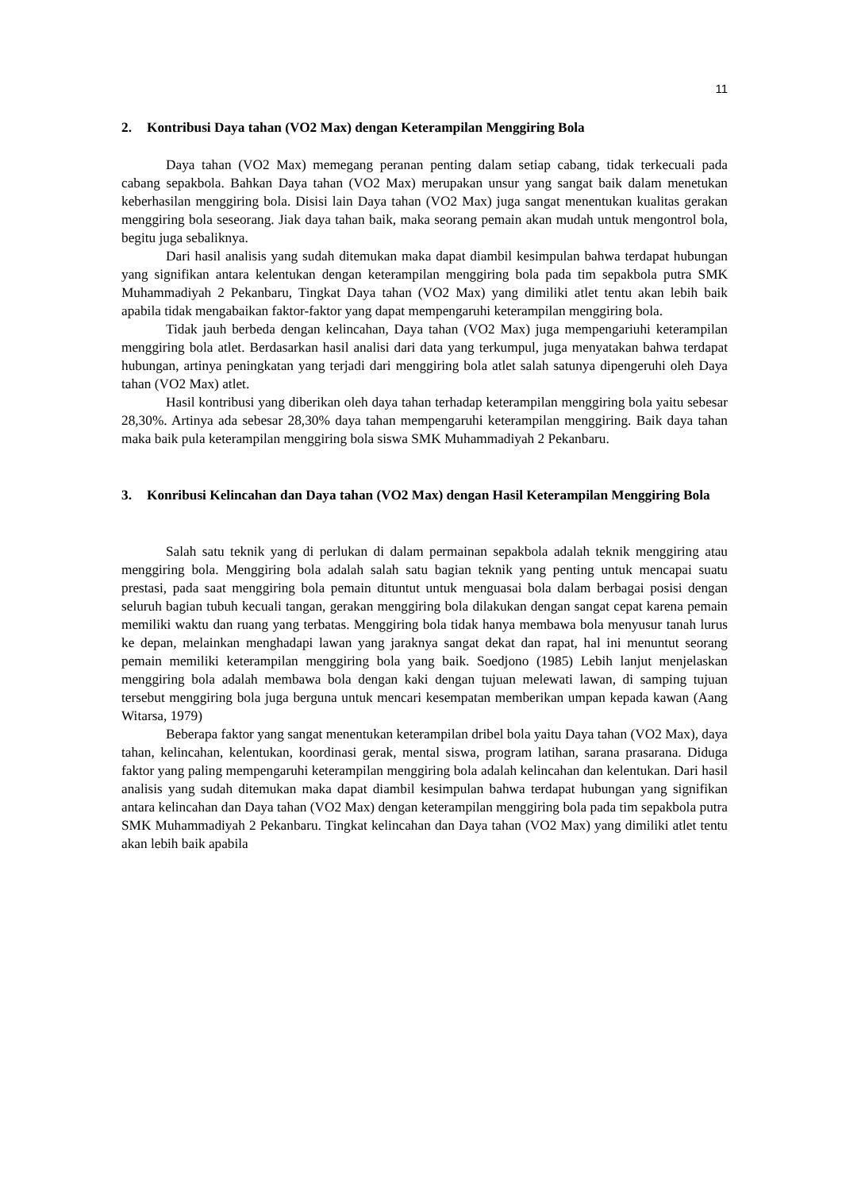11
2. Kontribusi Daya tahan (VO2 Max) dengan Keterampilan Menggiring Bola
Daya tahan (VO2 Max) memegang peranan penting dalam setiap cabang, tidak terkecuali pada cabang sepakbola. Bahkan Daya tahan (VO2 Max) merupakan unsur yang sangat baik dalam menetukan keberhasilan menggiring bola. Disisi lain Daya tahan (VO2 Max) juga sangat menentukan kualitas gerakan menggiring bola seseorang. Jiak daya tahan baik, maka seorang pemain akan mudah untuk mengontrol bola, begitu juga sebaliknya.
Dari hasil analisis yang sudah ditemukan maka dapat diambil kesimpulan bahwa terdapat hubungan yang signifikan antara kelentukan dengan keterampilan menggiring bola pada tim sepakbola putra SMK Muhammadiyah 2 Pekanbaru, Tingkat Daya tahan (VO2 Max) yang dimiliki atlet tentu akan lebih baik apabila tidak mengabaikan faktor-faktor yang dapat mempengaruhi keterampilan menggiring bola.
Tidak jauh berbeda dengan kelincahan, Daya tahan (VO2 Max) juga mempengariuhi keterampilan menggiring bola atlet. Berdasarkan hasil analisi dari data yang terkumpul, juga menyatakan bahwa terdapat hubungan, artinya peningkatan yang terjadi dari menggiring bola atlet salah satunya dipengeruhi oleh Daya tahan (VO2 Max) atlet.
Hasil kontribusi yang diberikan oleh daya tahan terhadap keterampilan menggiring bola yaitu sebesar 28,30%. Artinya ada sebesar 28,30% daya tahan mempengaruhi keterampilan menggiring. Baik daya tahan maka baik pula keterampilan menggiring bola siswa SMK Muhammadiyah 2 Pekanbaru.
3. Konribusi Kelincahan dan Daya tahan (VO2 Max) dengan Hasil Keterampilan Menggiring Bola
Salah satu teknik yang di perlukan di dalam permainan sepakbola adalah teknik menggiring atau menggiring bola. Menggiring bola adalah salah satu bagian teknik yang penting untuk mencapai suatu prestasi, pada saat menggiring bola pemain dituntut untuk menguasai bola dalam berbagai posisi dengan seluruh bagian tubuh kecuali tangan, gerakan menggiring bola dilakukan dengan sangat cepat karena pemain memiliki waktu dan ruang yang terbatas. Menggiring bola tidak hanya membawa bola menyusur tanah lurus ke depan, melainkan menghadapi lawan yang jaraknya sangat dekat dan rapat, hal ini menuntut seorang pemain memiliki keterampilan menggiring bola yang baik. Soedjono (1985) Lebih lanjut menjelaskan menggiring bola adalah membawa bola dengan kaki dengan tujuan melewati lawan, di samping tujuan tersebut menggiring bola juga berguna untuk mencari kesempatan memberikan umpan kepada kawan (Aang Witarsa, 1979)
Beberapa faktor yang sangat menentukan keterampilan dribel bola yaitu Daya tahan (VO2 Max), daya tahan, kelincahan, kelentukan, koordinasi gerak, mental siswa, program latihan, sarana prasarana. Diduga faktor yang paling mempengaruhi keterampilan menggiring bola adalah kelincahan dan kelentukan. Dari hasil analisis yang sudah ditemukan maka dapat diambil kesimpulan bahwa terdapat hubungan yang signifikan antara kelincahan dan Daya tahan (VO2 Max) dengan keterampilan menggiring bola pada tim sepakbola putra SMK Muhammadiyah 2 Pekanbaru. Tingkat kelincahan dan Daya tahan (VO2 Max) yang dimiliki atlet tentu akan lebih baik apabila